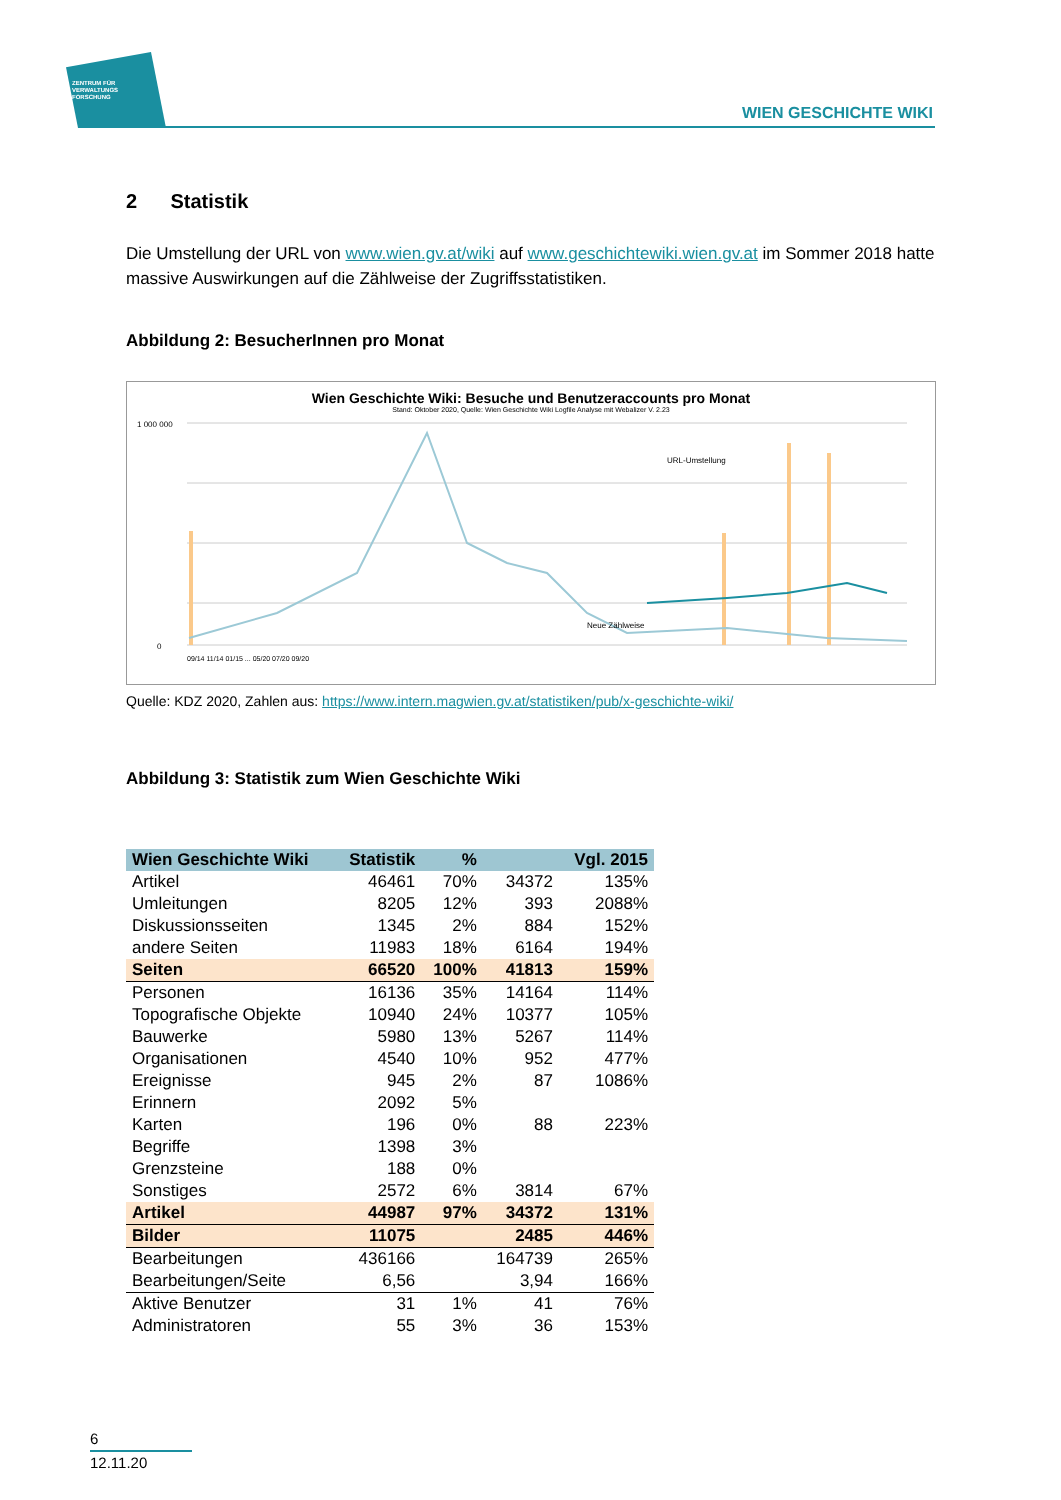ZENTRUM FÜR
VERWALTUNGS
FORSCHUNG
WIEN GESCHICHTE WIKI
2 Statistik
Die Umstellung der URL von www.wien.gv.at/wiki auf www.geschichtewiki.wien.gv.at im Sommer 2018 hatte massive Auswirkungen auf die Zählweise der Zugriffsstatistiken.
Abbildung 2: BesucherInnen pro Monat
Wien Geschichte Wiki: Besuche und Benutzeraccounts pro Monat
Stand: Oktober 2020, Quelle: Wien Geschichte Wiki Logfile Analyse mit Webalizer V. 2.23
1 000 000
0
URL-Umstellung
Neue Zählweise
09/14 11/14 01/15 ... 05/20 07/20 09/20
Quelle: KDZ 2020, Zahlen aus: https://www.intern.magwien.gv.at/statistiken/pub/x-geschichte-wiki/
Abbildung 3: Statistik zum Wien Geschichte Wiki
| Wien Geschichte Wiki | Statistik | % | | Vgl. 2015 |
| --- | --- | --- | --- | --- |
| Artikel | 46461 | 70% | 34372 | 135% |
| Umleitungen | 8205 | 12% | 393 | 2088% |
| Diskussionsseiten | 1345 | 2% | 884 | 152% |
| andere Seiten | 11983 | 18% | 6164 | 194% |
| Seiten | 66520 | 100% | 41813 | 159% |
| Personen | 16136 | 35% | 14164 | 114% |
| Topografische Objekte | 10940 | 24% | 10377 | 105% |
| Bauwerke | 5980 | 13% | 5267 | 114% |
| Organisationen | 4540 | 10% | 952 | 477% |
| Ereignisse | 945 | 2% | 87 | 1086% |
| Erinnern | 2092 | 5% | | |
| Karten | 196 | 0% | 88 | 223% |
| Begriffe | 1398 | 3% | | |
| Grenzsteine | 188 | 0% | | |
| Sonstiges | 2572 | 6% | 3814 | 67% |
| Artikel | 44987 | 97% | 34372 | 131% |
| Bilder | 11075 | | 2485 | 446% |
| Bearbeitungen | 436166 | | 164739 | 265% |
| Bearbeitungen/Seite | 6,56 | | 3,94 | 166% |
| Aktive Benutzer | 31 | 1% | 41 | 76% |
| Administratoren | 55 | 3% | 36 | 153% |
6
12.11.20